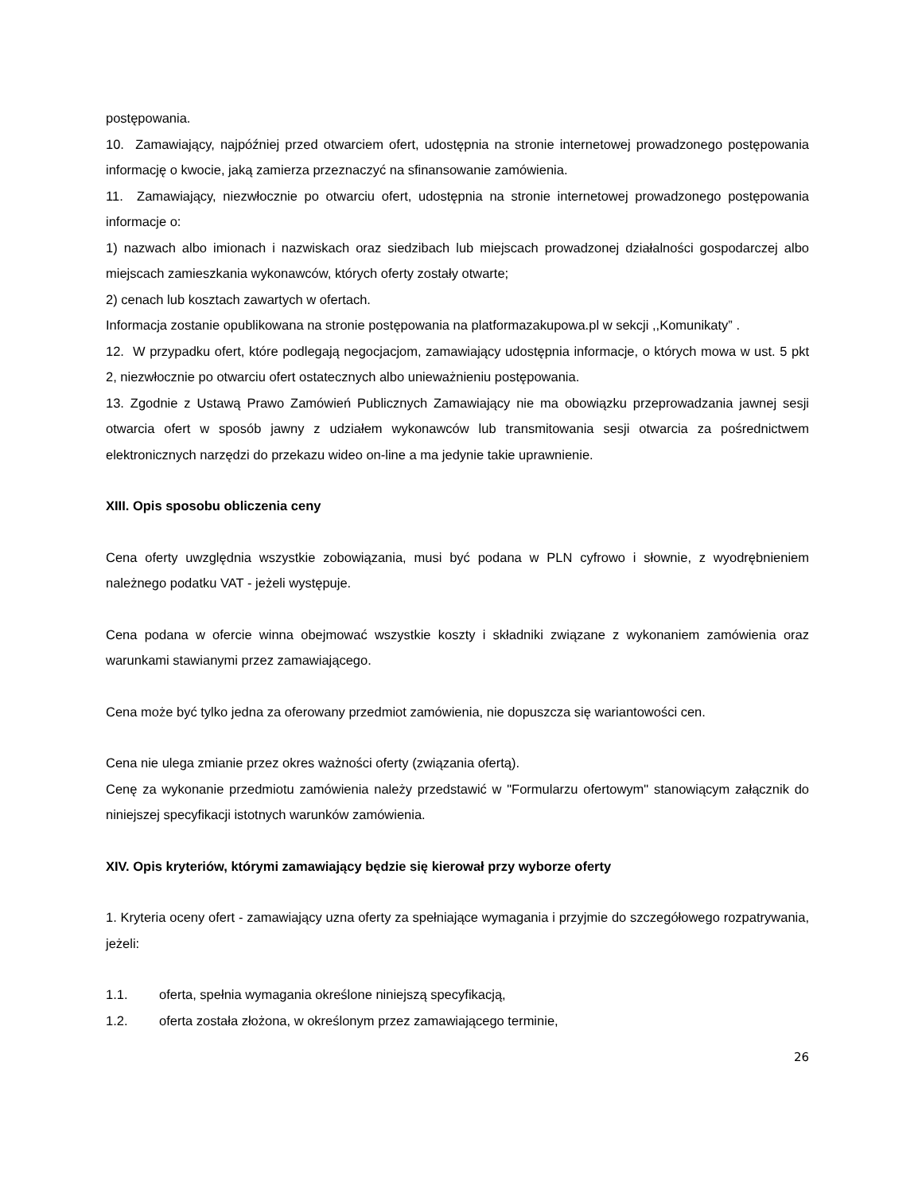postępowania.
10. Zamawiający, najpóźniej przed otwarciem ofert, udostępnia na stronie internetowej prowadzonego postępowania informację o kwocie, jaką zamierza przeznaczyć na sfinansowanie zamówienia.
11. Zamawiający, niezwłocznie po otwarciu ofert, udostępnia na stronie internetowej prowadzonego postępowania informacje o:
1) nazwach albo imionach i nazwiskach oraz siedzibach lub miejscach prowadzonej działalności gospodarczej albo miejscach zamieszkania wykonawców, których oferty zostały otwarte;
2) cenach lub kosztach zawartych w ofertach.
Informacja zostanie opublikowana na stronie postępowania na platformazakupowa.pl w sekcji ,,Komunikaty” .
12. W przypadku ofert, które podlegają negocjacjom, zamawiający udostępnia informacje, o których mowa w ust. 5 pkt 2, niezwłocznie po otwarciu ofert ostatecznych albo unieważnieniu postępowania.
13. Zgodnie z Ustawą Prawo Zamówień Publicznych Zamawiający nie ma obowiązku przeprowadzania jawnej sesji otwarcia ofert w sposób jawny z udziałem wykonawców lub transmitowania sesji otwarcia za pośrednictwem elektronicznych narzędzi do przekazu wideo on-line a ma jedynie takie uprawnienie.
XIII. Opis sposobu obliczenia ceny
Cena oferty uwzględnia wszystkie zobowiązania, musi być podana w PLN cyfrowo i słownie, z wyodrębnieniem należnego podatku VAT - jeżeli występuje.
Cena podana w ofercie winna obejmować wszystkie koszty i składniki związane z wykonaniem zamówienia oraz warunkami stawianymi przez zamawiającego.
Cena może być tylko jedna za oferowany przedmiot zamówienia, nie dopuszcza się wariantowości cen.
Cena nie ulega zmianie przez okres ważności oferty (związania ofertą).
Cenę za wykonanie przedmiotu zamówienia należy przedstawić w "Formularzu ofertowym" stanowiącym załącznik do niniejszej specyfikacji istotnych warunków zamówienia.
XIV. Opis kryteriów, którymi zamawiający będzie się kierował przy wyborze oferty
1. Kryteria oceny ofert - zamawiający uzna oferty za spełniające wymagania i przyjmie do szczegółowego rozpatrywania, jeżeli:
1.1. oferta, spełnia wymagania określone niniejszą specyfikacją,
1.2. oferta została złożona, w określonym przez zamawiającego terminie,
26